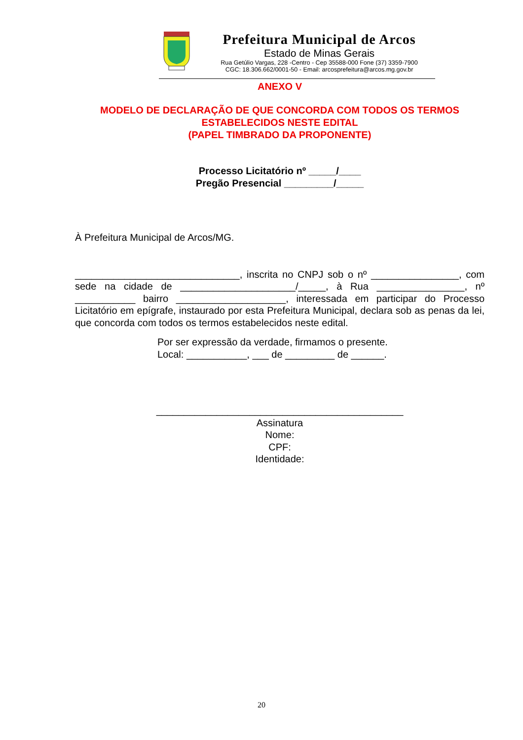Prefeitura Municipal de Arcos
Estado de Minas Gerais
Rua Getúlio Vargas, 228 -Centro - Cep 35588-000 Fone (37) 3359-7900
CGC: 18.306.662/0001-50 - Email: arcosprefeitura@arcos.mg.gov.br
ANEXO V
MODELO DE DECLARAÇÃO DE QUE CONCORDA COM TODOS OS TERMOS ESTABELECIDOS NESTE EDITAL
(PAPEL TIMBRADO DA PROPONENTE)
Processo Licitatório nº _____/____
Pregão Presencial _________/_____
À Prefeitura Municipal de Arcos/MG.
______________________________, inscrita no CNPJ sob o nº ________________, com sede na cidade de _____________________/_____, à Rua ________________, nº ___________ bairro ____________________, interessada em participar do Processo Licitatório em epígrafe, instaurado por esta Prefeitura Municipal, declara sob as penas da lei, que concorda com todos os termos estabelecidos neste edital.
Por ser expressão da verdade, firmamos o presente.
Local: ___________, ___ de _________ de ______.
_____________________________________________
Assinatura
Nome:
CPF:
Identidade:
20